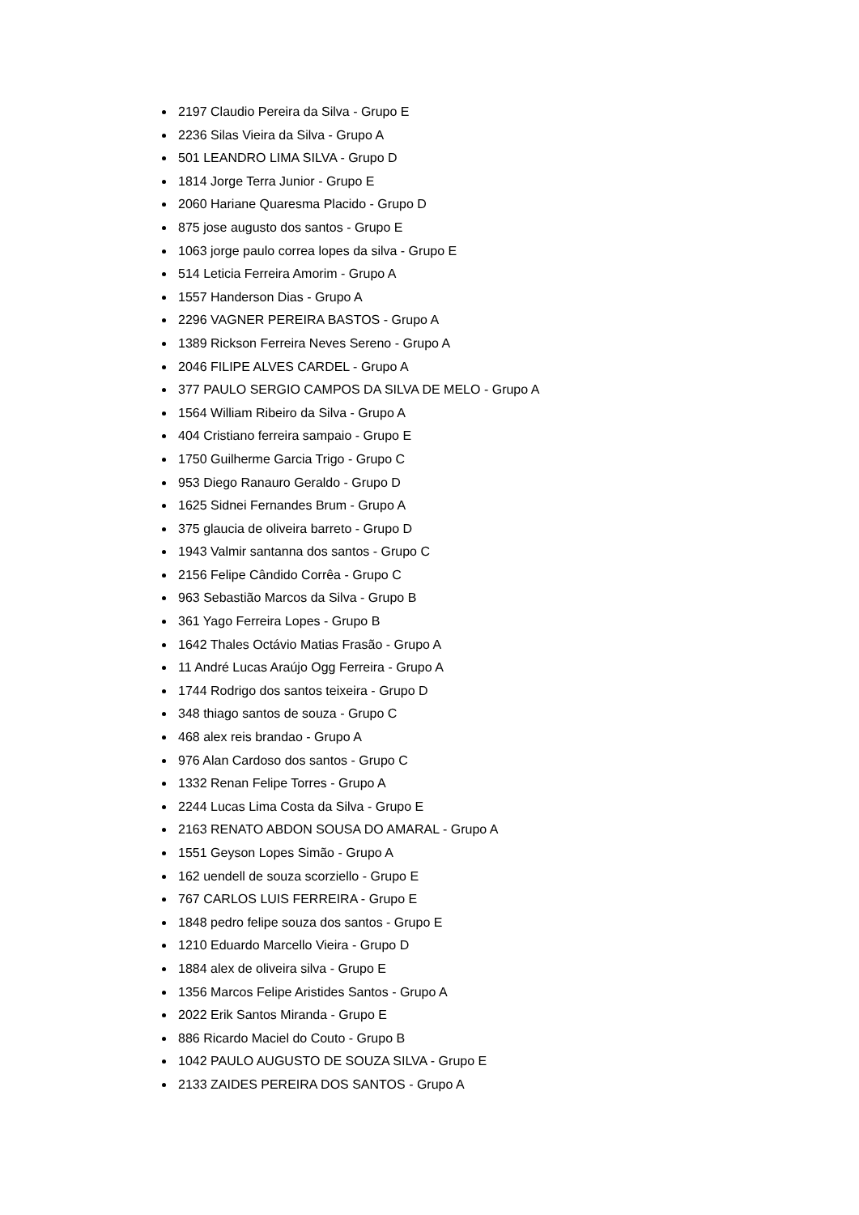2197 Claudio Pereira da Silva - Grupo E
2236 Silas Vieira da Silva - Grupo A
501 LEANDRO LIMA SILVA - Grupo D
1814 Jorge Terra Junior - Grupo E
2060 Hariane Quaresma Placido - Grupo D
875 jose augusto dos santos - Grupo E
1063 jorge paulo correa lopes da silva - Grupo E
514 Leticia Ferreira Amorim - Grupo A
1557 Handerson Dias - Grupo A
2296 VAGNER PEREIRA BASTOS - Grupo A
1389 Rickson Ferreira Neves Sereno - Grupo A
2046 FILIPE ALVES CARDEL - Grupo A
377 PAULO SERGIO CAMPOS DA SILVA DE MELO - Grupo A
1564 William Ribeiro da Silva - Grupo A
404 Cristiano ferreira sampaio - Grupo E
1750 Guilherme Garcia Trigo - Grupo C
953 Diego Ranauro Geraldo - Grupo D
1625 Sidnei Fernandes Brum - Grupo A
375 glaucia de oliveira barreto - Grupo D
1943 Valmir santanna dos santos - Grupo C
2156 Felipe Cândido Corrêa - Grupo C
963 Sebastião Marcos da Silva - Grupo B
361 Yago Ferreira Lopes - Grupo B
1642 Thales Octávio Matias Frasão - Grupo A
11 André Lucas Araújo Ogg Ferreira - Grupo A
1744 Rodrigo dos santos teixeira - Grupo D
348 thiago santos de souza - Grupo C
468 alex reis brandao - Grupo A
976 Alan Cardoso dos santos - Grupo C
1332 Renan Felipe Torres - Grupo A
2244 Lucas Lima Costa da Silva - Grupo E
2163 RENATO ABDON SOUSA DO AMARAL - Grupo A
1551 Geyson Lopes Simão - Grupo A
162 uendell de souza scorziello - Grupo E
767 CARLOS LUIS FERREIRA - Grupo E
1848 pedro felipe souza dos santos - Grupo E
1210 Eduardo Marcello Vieira - Grupo D
1884 alex de oliveira silva - Grupo E
1356 Marcos Felipe Aristides Santos - Grupo A
2022 Erik Santos Miranda - Grupo E
886 Ricardo Maciel do Couto - Grupo B
1042 PAULO AUGUSTO DE SOUZA SILVA - Grupo E
2133 ZAIDES PEREIRA DOS SANTOS - Grupo A